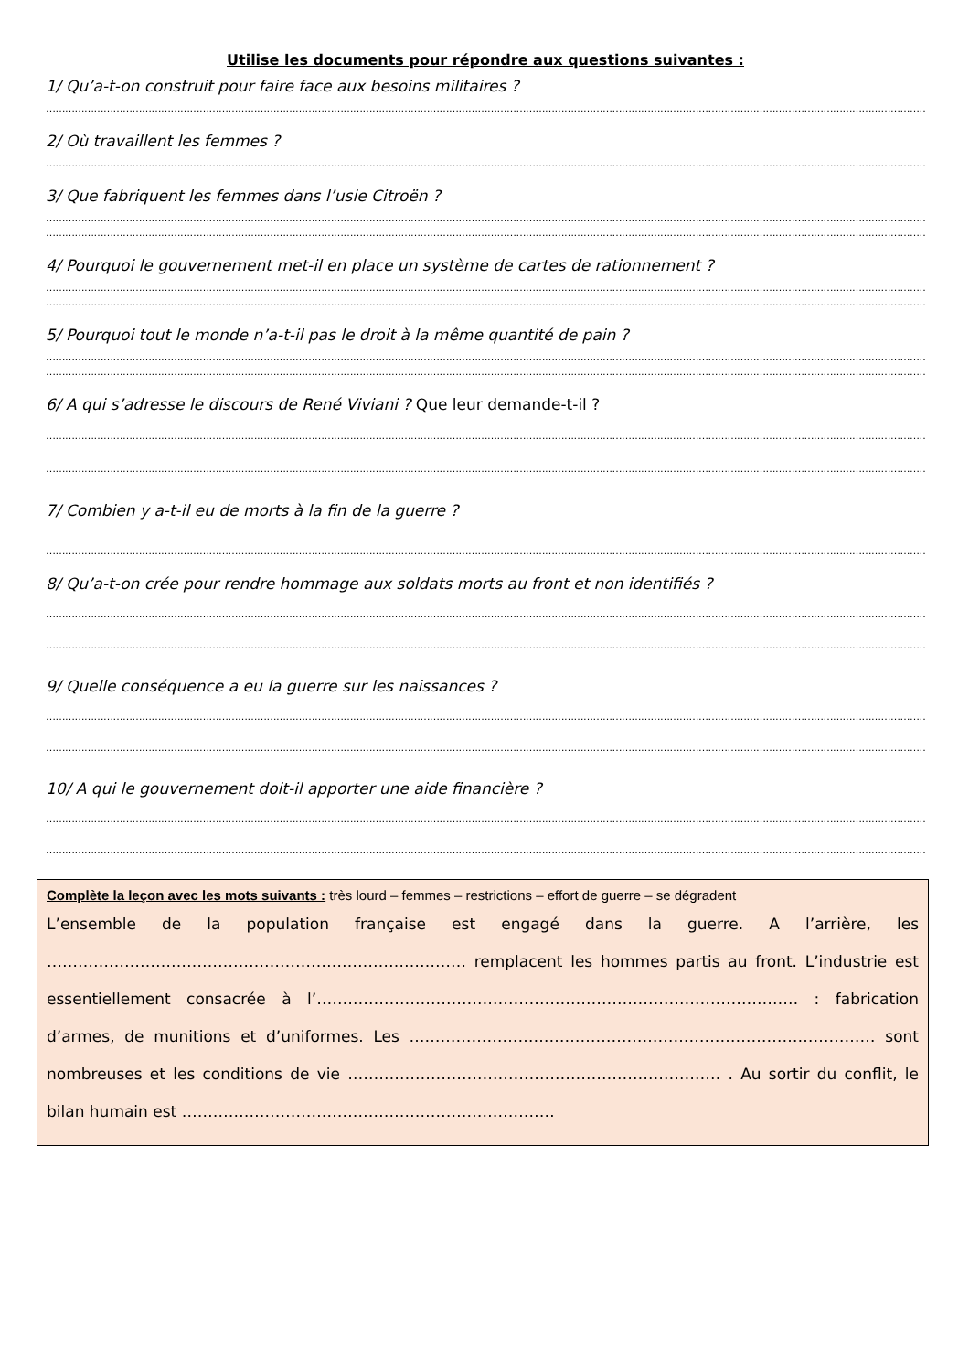Utilise les documents pour répondre aux questions suivantes :
1/ Qu’a-t-on construit pour faire face aux besoins militaires ?
……………………………………………………………………………………………………………………………………………………………………………………………………………………………………………………………
2/ Où travaillent les femmes ?
……………………………………………………………………………………………………………………………………………………………………………………………………………………………………………………………
3/ Que fabriquent les femmes dans l’usie Citroën ?
……………………………………………………………………………………………………………………………………………………………………………………………………………………………………………………………
……………………………………………………………………………………………………………………………………………………………………………………………………………………………………………………………
4/ Pourquoi le gouvernement met-il en place un système de cartes de rationnement ?
……………………………………………………………………………………………………………………………………………………………………………………………………………………………………………………………
……………………………………………………………………………………………………………………………………………………………………………………………………………………………………………………………
5/ Pourquoi tout le monde n’a-t-il pas le droit à la même quantité de pain ?
……………………………………………………………………………………………………………………………………………………………………………………………………………………………………………………………
……………………………………………………………………………………………………………………………………………………………………………………………………………………………………………………………
6/ A qui s’adresse le discours de René Viviani ? Que leur demande-t-il ?
……………………………………………………………………………………………………………………………………………………………………………………………………………………………………………………………
……………………………………………………………………………………………………………………………………………………………………………………………………………………………………………………………
7/ Combien y a-t-il eu de morts à la fin de la guerre ?
……………………………………………………………………………………………………………………………………………………………………………………………………………………………………………………………
8/ Qu’a-t-on crée pour rendre hommage aux soldats morts au front et non identifiés ?
……………………………………………………………………………………………………………………………………………………………………………………………………………………………………………………………
……………………………………………………………………………………………………………………………………………………………………………………………………………………………………………………………
9/ Quelle conséquence a eu la guerre sur les naissances ?
……………………………………………………………………………………………………………………………………………………………………………………………………………………………………………………………
……………………………………………………………………………………………………………………………………………………………………………………………………………………………………………………………
10/ A qui le gouvernement doit-il apporter une aide financière ?
……………………………………………………………………………………………………………………………………………………………………………………………………………………………………………………………
……………………………………………………………………………………………………………………………………………………………………………………………………………………………………………………………
Complète la leçon avec les mots suivants : très lourd – femmes – restrictions – effort de guerre – se dégradent
L’ensemble de la population française est engagé dans la guerre. A l’arrière, les ……………………………………………………………………… remplacent les hommes partis au front. L’industrie est essentiellement consacrée à l’………………………………………………………………………………… : fabrication d’armes, de munitions et d’uniformes. Les ……………………………………………………………………………… sont nombreuses et les conditions de vie ……………………………………………………………… . Au sortir du conflit, le bilan humain est ………………………………………………………………